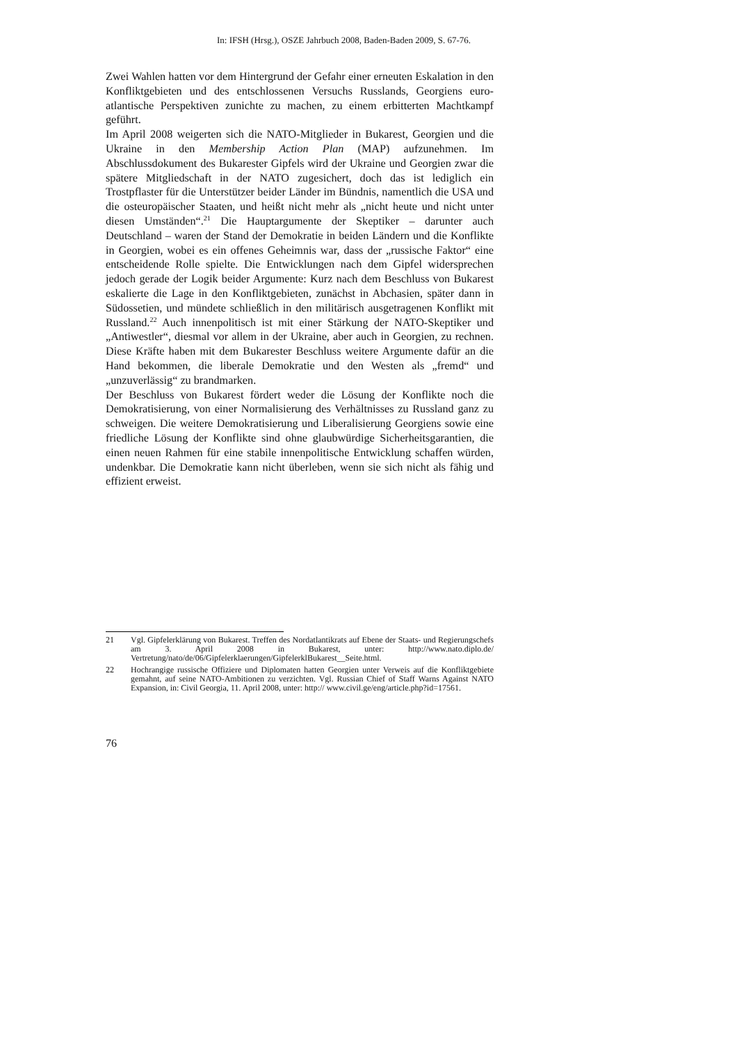In: IFSH (Hrsg.), OSZE Jahrbuch 2008, Baden-Baden 2009, S. 67-76.
Zwei Wahlen hatten vor dem Hintergrund der Gefahr einer erneuten Eskalation in den Konfliktgebieten und des entschlossenen Versuchs Russlands, Georgiens euro-atlantische Perspektiven zunichte zu machen, zu einem erbitterten Machtkampf geführt.
Im April 2008 weigerten sich die NATO-Mitglieder in Bukarest, Georgien und die Ukraine in den Membership Action Plan (MAP) aufzunehmen. Im Abschlussdokument des Bukarester Gipfels wird der Ukraine und Georgien zwar die spätere Mitgliedschaft in der NATO zugesichert, doch das ist lediglich ein Trostpflaster für die Unterstützer beider Länder im Bündnis, namentlich die USA und die osteuropäischer Staaten, und heißt nicht mehr als „nicht heute und nicht unter diesen Umständen“.<sup>21</sup> Die Hauptargumente der Skeptiker – darunter auch Deutschland – waren der Stand der Demokratie in beiden Ländern und die Konflikte in Georgien, wobei es ein offenes Geheimnis war, dass der „russische Faktor“ eine entscheidende Rolle spielte. Die Entwicklungen nach dem Gipfel widersprechen jedoch gerade der Logik beider Argumente: Kurz nach dem Beschluss von Bukarest eskalierte die Lage in den Konfliktgebieten, zunächst in Abchasien, später dann in Südossetien, und mündete schließlich in den militärisch ausgetragenen Konflikt mit Russland.<sup>22</sup> Auch innenpolitisch ist mit einer Stärkung der NATO-Skeptiker und „Antiwestler“, diesmal vor allem in der Ukraine, aber auch in Georgien, zu rechnen. Diese Kräfte haben mit dem Bukarester Beschluss weitere Argumente dafür an die Hand bekommen, die liberale Demokratie und den Westen als „fremd“ und „unzuverlässig“ zu brandmarken.
Der Beschluss von Bukarest fördert weder die Lösung der Konflikte noch die Demokratisierung, von einer Normalisierung des Verhältnisses zu Russland ganz zu schweigen. Die weitere Demokratisierung und Liberalisierung Georgiens sowie eine friedliche Lösung der Konflikte sind ohne glaubwürdige Sicherheitsgarantien, die einen neuen Rahmen für eine stabile innenpolitische Entwicklung schaffen würden, undenkbar. Die Demokratie kann nicht überleben, wenn sie sich nicht als fähig und effizient erweist.
21 Vgl. Gipfelerklärung von Bukarest. Treffen des Nordatlantikrats auf Ebene der Staats- und Regierungschefs am 3. April 2008 in Bukarest, unter: http://www.nato.diplo.de/ Vertretung/nato/de/06/Gipfelerklaerungen/GipfelerklBukarest__Seite.html.
22 Hochrangige russische Offiziere und Diplomaten hatten Georgien unter Verweis auf die Konfliktgebiete gemahnt, auf seine NATO-Ambitionen zu verzichten. Vgl. Russian Chief of Staff Warns Against NATO Expansion, in: Civil Georgia, 11. April 2008, unter: http:// www.civil.ge/eng/article.php?id=17561.
76